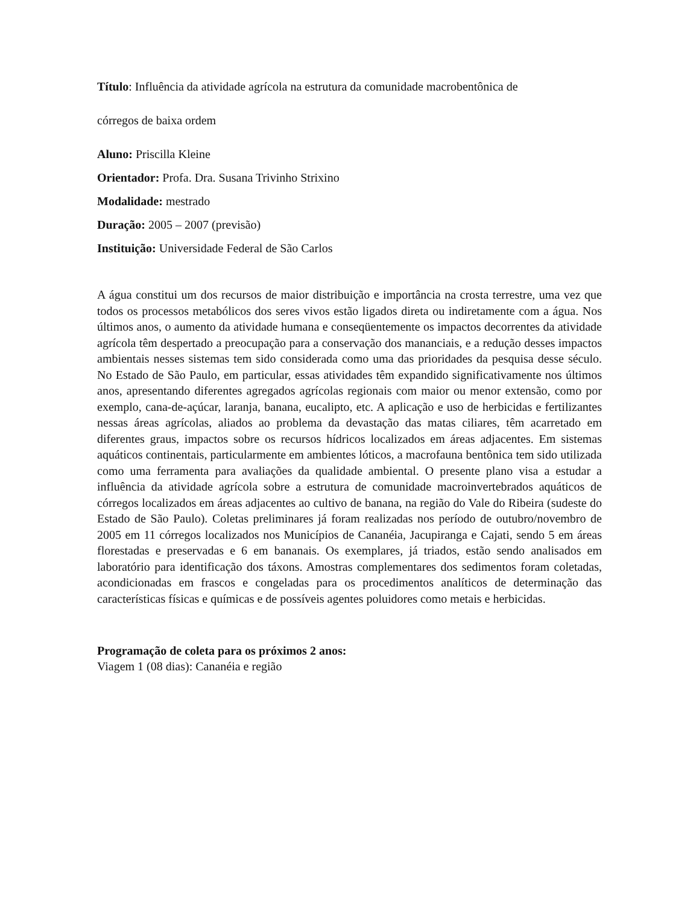Título: Influência da atividade agrícola na estrutura da comunidade macrobentônica de
córregos de baixa ordem
Aluno: Priscilla Kleine
Orientador: Profa. Dra. Susana Trivinho Strixino
Modalidade: mestrado
Duração: 2005 – 2007 (previsão)
Instituição: Universidade Federal de São Carlos
A água constitui um dos recursos de maior distribuição e importância na crosta terrestre, uma vez que todos os processos metabólicos dos seres vivos estão ligados direta ou indiretamente com a água. Nos últimos anos, o aumento da atividade humana e conseqüentemente os impactos decorrentes da atividade agrícola têm despertado a preocupação para a conservação dos mananciais, e a redução desses impactos ambientais nesses sistemas tem sido considerada como uma das prioridades da pesquisa desse século. No Estado de São Paulo, em particular, essas atividades têm expandido significativamente nos últimos anos, apresentando diferentes agregados agrícolas regionais com maior ou menor extensão, como por exemplo, cana-de-açúcar, laranja, banana, eucalipto, etc. A aplicação e uso de herbicidas e fertilizantes nessas áreas agrícolas, aliados ao problema da devastação das matas ciliares, têm acarretado em diferentes graus, impactos sobre os recursos hídricos localizados em áreas adjacentes. Em sistemas aquáticos continentais, particularmente em ambientes lóticos, a macrofauna bentônica tem sido utilizada como uma ferramenta para avaliações da qualidade ambiental. O presente plano visa a estudar a influência da atividade agrícola sobre a estrutura de comunidade macroinvertebrados aquáticos de córregos localizados em áreas adjacentes ao cultivo de banana, na região do Vale do Ribeira (sudeste do Estado de São Paulo). Coletas preliminares já foram realizadas nos período de outubro/novembro de 2005 em 11 córregos localizados nos Municípios de Cananéia, Jacupiranga e Cajati, sendo 5 em áreas florestadas e preservadas e 6 em bananais. Os exemplares, já triados, estão sendo analisados em laboratório para identificação dos táxons. Amostras complementares dos sedimentos foram coletadas, acondicionadas em frascos e congeladas para os procedimentos analíticos de determinação das características físicas e químicas e de possíveis agentes poluidores como metais e herbicidas.
Programação de coleta para os próximos 2 anos:
Viagem 1 (08 dias): Cananéia e região